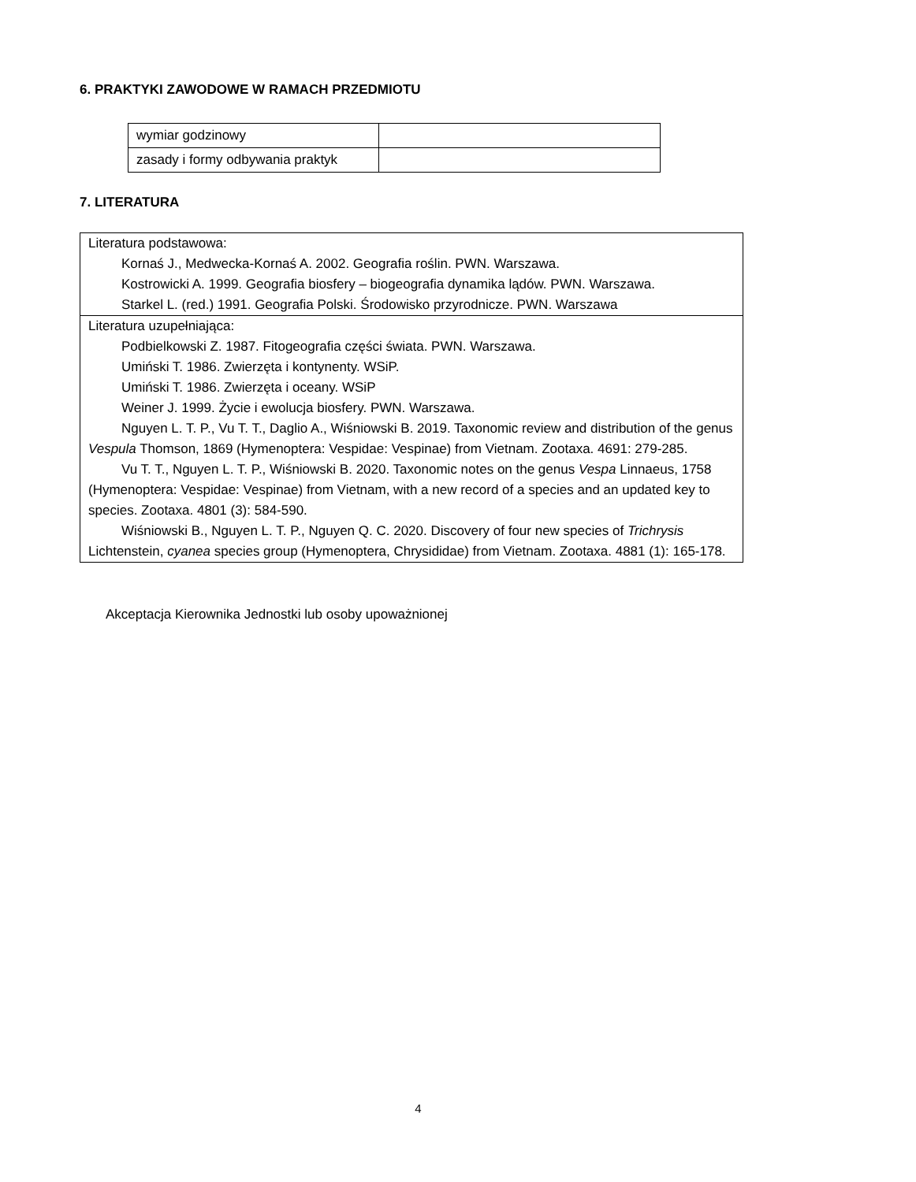6. PRAKTYKI ZAWODOWE W RAMACH PRZEDMIOTU
| wymiar godzinowy | |
| zasady i formy odbywania praktyk | |
7. LITERATURA
| Literatura podstawowa: Kornaś J., Medwecka-Kornaś A. 2002. Geografia roślin. PWN. Warszawa. Kostrowicki A. 1999. Geografia biosfery – biogeografia dynamika lądów. PWN. Warszawa. Starkel L. (red.) 1991. Geografia Polski. Środowisko przyrodnicze. PWN. Warszawa |
| Literatura uzupełniająca: Podbielkowski Z. 1987. Fitogeografia części świata. PWN. Warszawa. Umiński T. 1986. Zwierzęta i kontynenty. WSiP. Umiński T. 1986. Zwierzęta i oceany. WSiP Weiner J. 1999. Życie i ewolucja biosfery. PWN. Warszawa. Nguyen L. T. P., Vu T. T., Daglio A., Wiśniowski B. 2019. Taxonomic review and distribution of the genus Vespula Thomson, 1869 (Hymenoptera: Vespidae: Vespinae) from Vietnam. Zootaxa. 4691: 279-285. Vu T. T., Nguyen L. T. P., Wiśniowski B. 2020. Taxonomic notes on the genus Vespa Linnaeus, 1758 (Hymenoptera: Vespidae: Vespinae) from Vietnam, with a new record of a species and an updated key to species. Zootaxa. 4801 (3): 584-590. Wiśniowski B., Nguyen L. T. P., Nguyen Q. C. 2020. Discovery of four new species of Trichrysis Lichtenstein, cyanea species group (Hymenoptera, Chrysididae) from Vietnam. Zootaxa. 4881 (1): 165-178. |
Akceptacja Kierownika Jednostki lub osoby upoważnionej
4